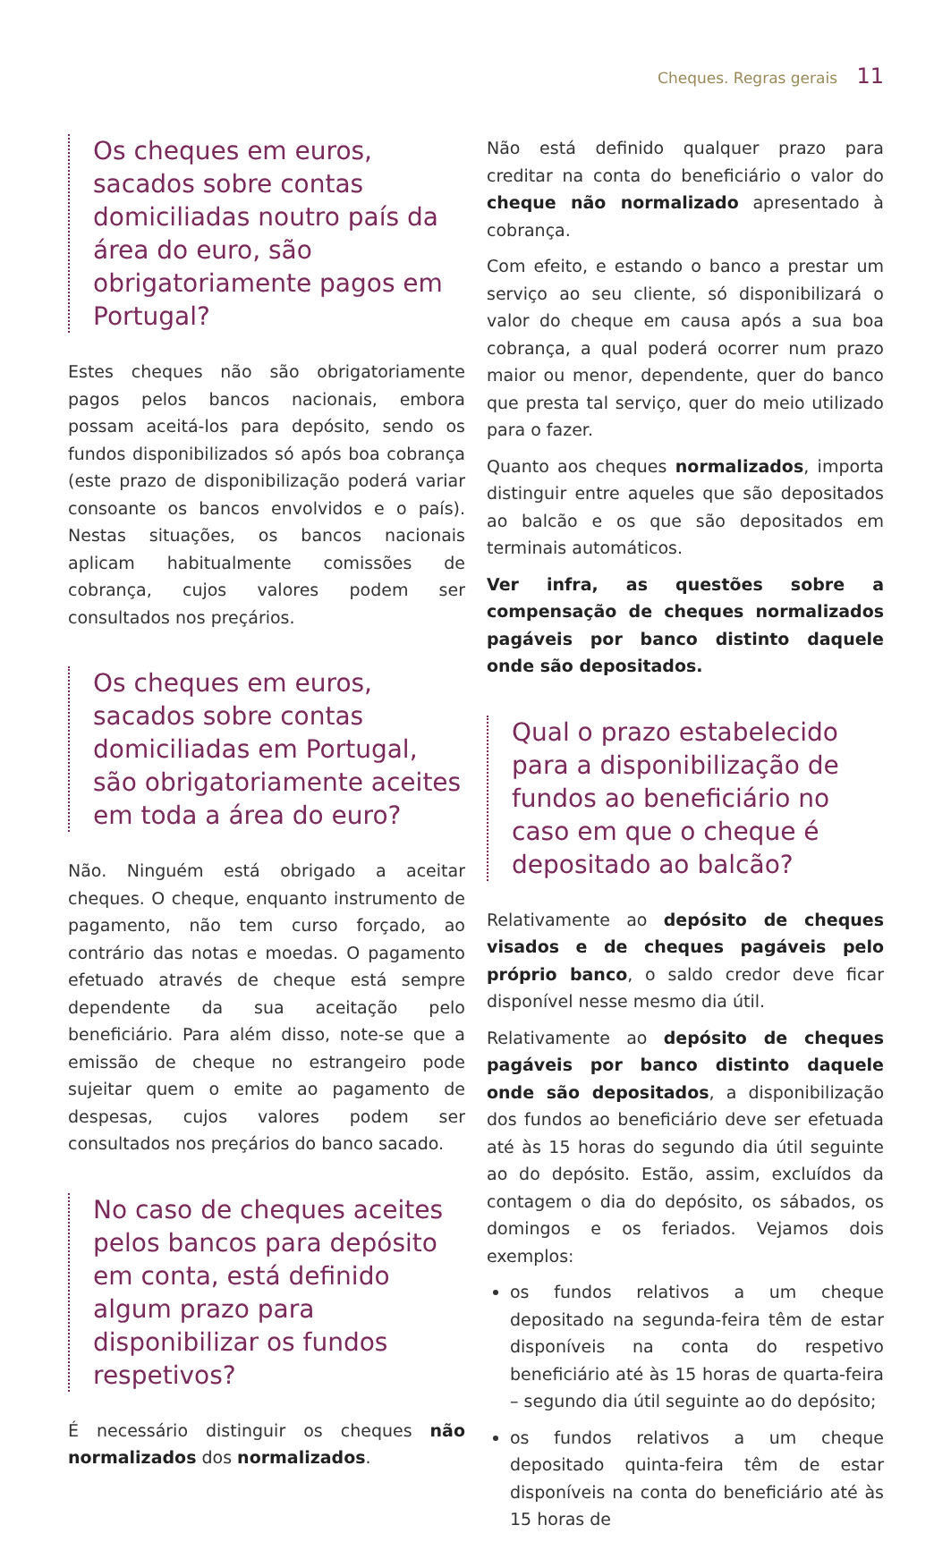Cheques. Regras gerais 11
Os cheques em euros, sacados sobre contas domiciliadas noutro país da área do euro, são obrigatoriamente pagos em Portugal?
Estes cheques não são obrigatoriamente pagos pelos bancos nacionais, embora possam aceitá-los para depósito, sendo os fundos disponibilizados só após boa cobrança (este prazo de disponibilização poderá variar consoante os bancos envolvidos e o país). Nestas situações, os bancos nacionais aplicam habitualmente comissões de cobrança, cujos valores podem ser consultados nos preçários.
Os cheques em euros, sacados sobre contas domiciliadas em Portugal, são obrigatoriamente aceites em toda a área do euro?
Não. Ninguém está obrigado a aceitar cheques. O cheque, enquanto instrumento de pagamento, não tem curso forçado, ao contrário das notas e moedas. O pagamento efetuado através de cheque está sempre dependente da sua aceitação pelo beneficiário. Para além disso, note-se que a emissão de cheque no estrangeiro pode sujeitar quem o emite ao pagamento de despesas, cujos valores podem ser consultados nos preçários do banco sacado.
No caso de cheques aceites pelos bancos para depósito em conta, está definido algum prazo para disponibilizar os fundos respetivos?
É necessário distinguir os cheques não normalizados dos normalizados.
Não está definido qualquer prazo para creditar na conta do beneficiário o valor do cheque não normalizado apresentado à cobrança.
Com efeito, e estando o banco a prestar um serviço ao seu cliente, só disponibilizará o valor do cheque em causa após a sua boa cobrança, a qual poderá ocorrer num prazo maior ou menor, dependente, quer do banco que presta tal serviço, quer do meio utilizado para o fazer.
Quanto aos cheques normalizados, importa distinguir entre aqueles que são depositados ao balcão e os que são depositados em terminais automáticos.
Ver infra, as questões sobre a compensação de cheques normalizados pagáveis por banco distinto daquele onde são depositados.
Qual o prazo estabelecido para a disponibilização de fundos ao beneficiário no caso em que o cheque é depositado ao balcão?
Relativamente ao depósito de cheques visados e de cheques pagáveis pelo próprio banco, o saldo credor deve ficar disponível nesse mesmo dia útil.
Relativamente ao depósito de cheques pagáveis por banco distinto daquele onde são depositados, a disponibilização dos fundos ao beneficiário deve ser efetuada até às 15 horas do segundo dia útil seguinte ao do depósito. Estão, assim, excluídos da contagem o dia do depósito, os sábados, os domingos e os feriados. Vejamos dois exemplos:
os fundos relativos a um cheque depositado na segunda-feira têm de estar disponíveis na conta do respetivo beneficiário até às 15 horas de quarta-feira – segundo dia útil seguinte ao do depósito;
os fundos relativos a um cheque depositado quinta-feira têm de estar disponíveis na conta do beneficiário até às 15 horas de